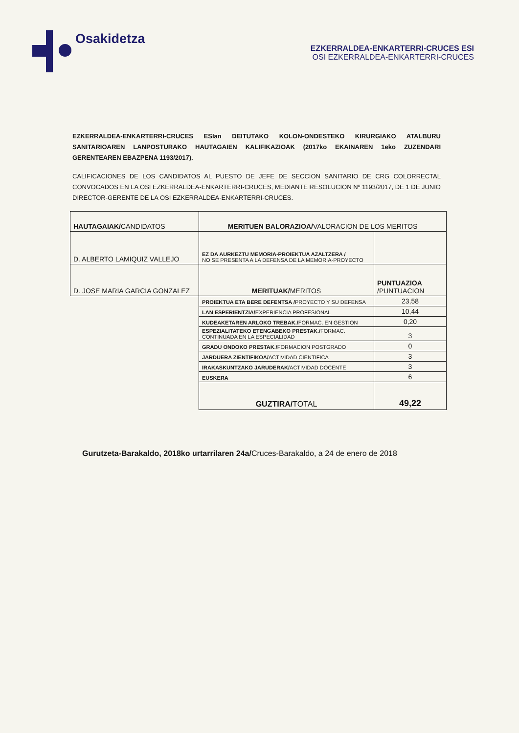Osakidetza
EZKERRALDEA-ENKARTERRI-CRUCES ESI
OSI EZKERRALDEA-ENKARTERRI-CRUCES
EZKERRALDEA-ENKARTERRI-CRUCES ESIan DEITUTAKO KOLON-ONDESTEKO KIRURGIAKO ATALBURU SANITARIOAREN LANPOSTURAKO HAUTAGAIEN KALIFIKAZIOAK (2017ko EKAINAREN 1eko ZUZENDARI GERENTEAREN EBAZPENA 1193/2017).
CALIFICACIONES DE LOS CANDIDATOS AL PUESTO DE JEFE DE SECCION SANITARIO DE CRG COLORRECTAL CONVOCADOS EN LA OSI EZKERRALDEA-ENKARTERRI-CRUCES, MEDIANTE RESOLUCION Nº 1193/2017, DE 1 DE JUNIO DIRECTOR-GERENTE DE LA OSI EZKERRALDEA-ENKARTERRI-CRUCES.
| HAUTAGAIAK/ CANDIDATOS | MERITUEN BALORAZIOA/ VALORACION DE LOS MERITOS | |
| --- | --- | --- |
| D. ALBERTO LAMIQUIZ VALLEJO | EZ DA AURKEZTU MEMORIA-PROIEKTUA AZALTZERA / NO SE PRESENTA A LA DEFENSA DE LA MEMORIA-PROYECTO | |
| D. JOSE MARIA GARCIA GONZALEZ | MERITUAK/ MERITOS | PUNTUAZIOA /PUNTUACION |
| | PROIEKTUA ETA BERE DEFENTSA / PROYECTO Y SU DEFENSA | 23,58 |
| | LAN ESPERIENTZIA/ EXPERIENCIA PROFESIONAL | 10,44 |
| | KUDEAKETAREN ARLOKO TREBAK./ FORMAC. EN GESTION | 0,20 |
| | ESPEZIALITATEKO ETENGABEKO PRESTAK./ FORMAC. CONTINUADA EN LA ESPECIALIDAD | 3 |
| | GRADU ONDOKO PRESTAK./ FORMACION POSTGRADO | 0 |
| | JARDUERA ZIENTIFIKOA/ ACTIVIDAD CIENTIFICA | 3 |
| | IRAKASKUNTZAKO JARUDERAK/ ACTIVIDAD DOCENTE | 3 |
| | EUSKERA | 6 |
| | GUZTIRA/ TOTAL | 49,22 |
Gurutzeta-Barakaldo, 2018ko urtarrilaren 24a/Cruces-Barakaldo, a 24 de enero de 2018